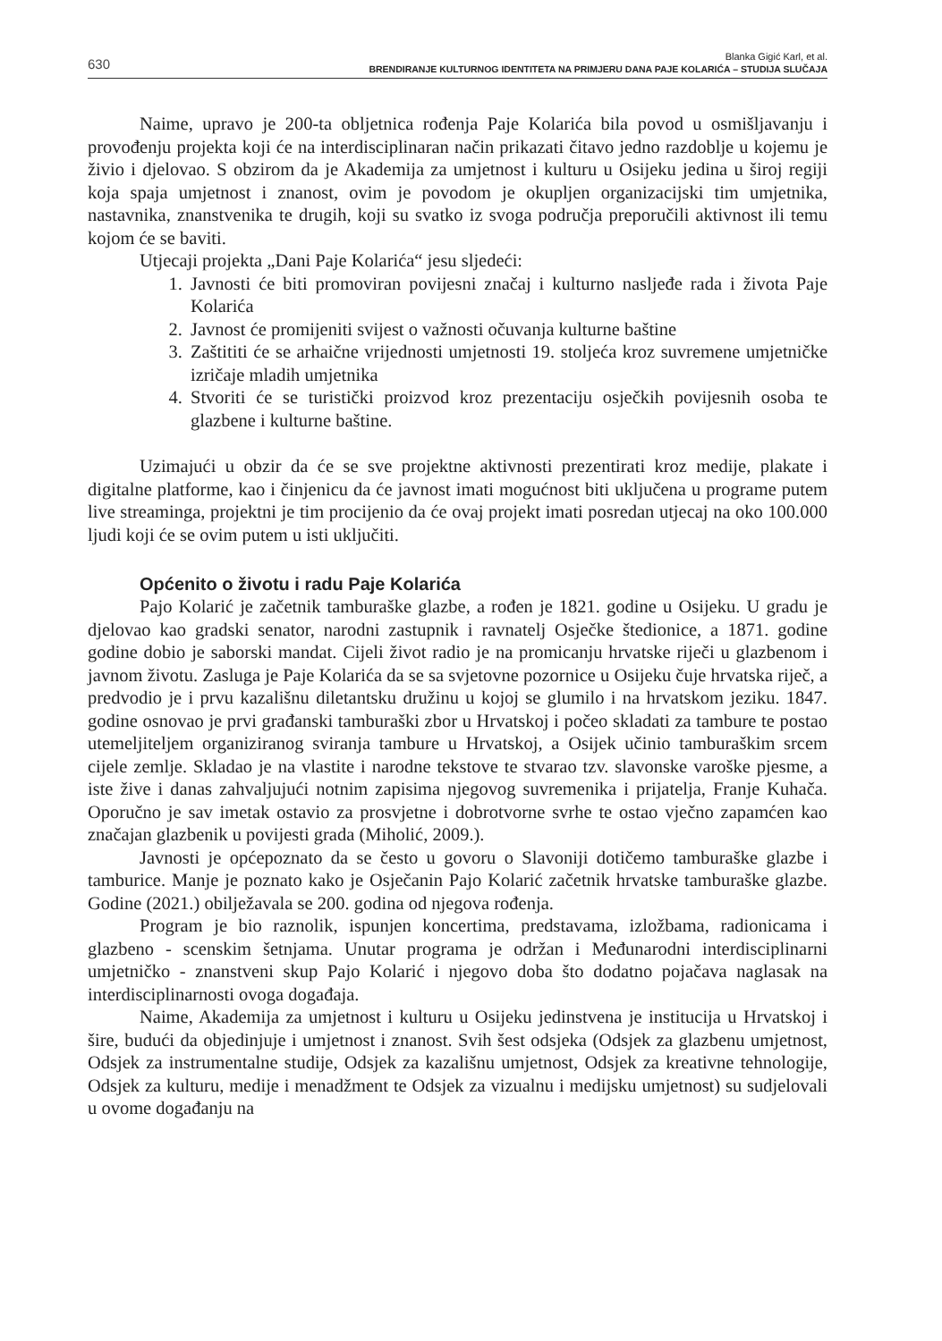630
Blanka Gigić Karl, et al.
BRENDIRANJE KULTURNOG IDENTITETA NA PRIMJERU DANA PAJE KOLARIĆA – STUDIJA SLUČAJA
Naime, upravo je 200-ta obljetnica rođenja Paje Kolarića bila povod u osmišljavanju i provođenju projekta koji će na interdisciplinaran način prikazati čitavo jedno razdoblje u kojemu je živio i djelovao. S obzirom da je Akademija za umjetnost i kulturu u Osijeku jedina u široj regiji koja spaja umjetnost i znanost, ovim je povodom je okupljen organizacijski tim umjetnika, nastavnika, znanstvenika te drugih, koji su svatko iz svoga područja preporučili aktivnost ili temu kojom će se baviti.
Utjecaji projekta „Dani Paje Kolarića“ jesu sljedeći:
1. Javnosti će biti promoviran povijesni značaj i kulturno nasljeđe rada i života Paje Kolarića
2. Javnost će promijeniti svijest o važnosti očuvanja kulturne baštine
3. Zaštititi će se arhaične vrijednosti umjetnosti 19. stoljeća kroz suvremene umjetničke izričaje mladih umjetnika
4. Stvoriti će se turistički proizvod kroz prezentaciju osječkih povijesnih osoba te glazbene i kulturne baštine.
Uzimajući u obzir da će se sve projektne aktivnosti prezentirati kroz medije, plakate i digitalne platforme, kao i činjenicu da će javnost imati mogućnost biti uključena u programe putem live streaminga, projektni je tim procijenio da će ovaj projekt imati posredan utjecaj na oko 100.000 ljudi koji će se ovim putem u isti uključiti.
Općenito o životu i radu Paje Kolarića
Pajo Kolarić je začetnik tamburaške glazbe, a rođen je 1821. godine u Osijeku. U gradu je djelovao kao gradski senator, narodni zastupnik i ravnatelj Osječke štedionice, a 1871. godine godine dobio je saborski mandat. Cijeli život radio je na promicanju hrvatske riječi u glazbenom i javnom životu. Zasluga je Paje Kolarića da se sa svjetovne pozornice u Osijeku čuje hrvatska riječ, a predvodio je i prvu kazališnu diletantsku družinu u kojoj se glumilo i na hrvatskom jeziku. 1847. godine osnovao je prvi građanski tamburaški zbor u Hrvatskoj i počeo skladati za tambure te postao utemeljiteljem organiziranog sviranja tambure u Hrvatskoj, a Osijek učinio tamburaškim srcem cijele zemlje. Skladao je na vlastite i narodne tekstove te stvarao tzv. slavonske varoške pjesme, a iste žive i danas zahvaljujući notnim zapisima njegovog suvremenika i prijatelja, Franje Kuhača. Oporučno je sav imetak ostavio za prosvjetne i dobrotvorne svrhe te ostao vječno zapamćen kao značajan glazbenik u povijesti grada (Miholić, 2009.).
Javnosti je općepoznato da se često u govoru o Slavoniji dotičemo tamburaške glazbe i tamburice. Manje je poznato kako je Osječanin Pajo Kolarić začetnik hrvatske tamburaške glazbe. Godine (2021.) obilježavala se 200. godina od njegova rođenja.
Program je bio raznolik, ispunjen koncertima, predstavama, izložbama, radionicama i glazbeno - scenskim šetnjama. Unutar programa je održan i Međunarodni interdisciplinarni umjetničko - znanstveni skup Pajo Kolarić i njegovo doba što dodatno pojačava naglasak na interdisciplinarnosti ovoga događaja.
Naime, Akademija za umjetnost i kulturu u Osijeku jedinstvena je institucija u Hrvatskoj i šire, budući da objedinjuje i umjetnost i znanost. Svih šest odsjeka (Odsjek za glazbenu umjetnost, Odsjek za instrumentalne studije, Odsjek za kazališnu umjetnost, Odsjek za kreativne tehnologije, Odsjek za kulturu, medije i menadžment te Odsjek za vizualnu i medijsku umjetnost) su sudjelovali u ovome događanju na